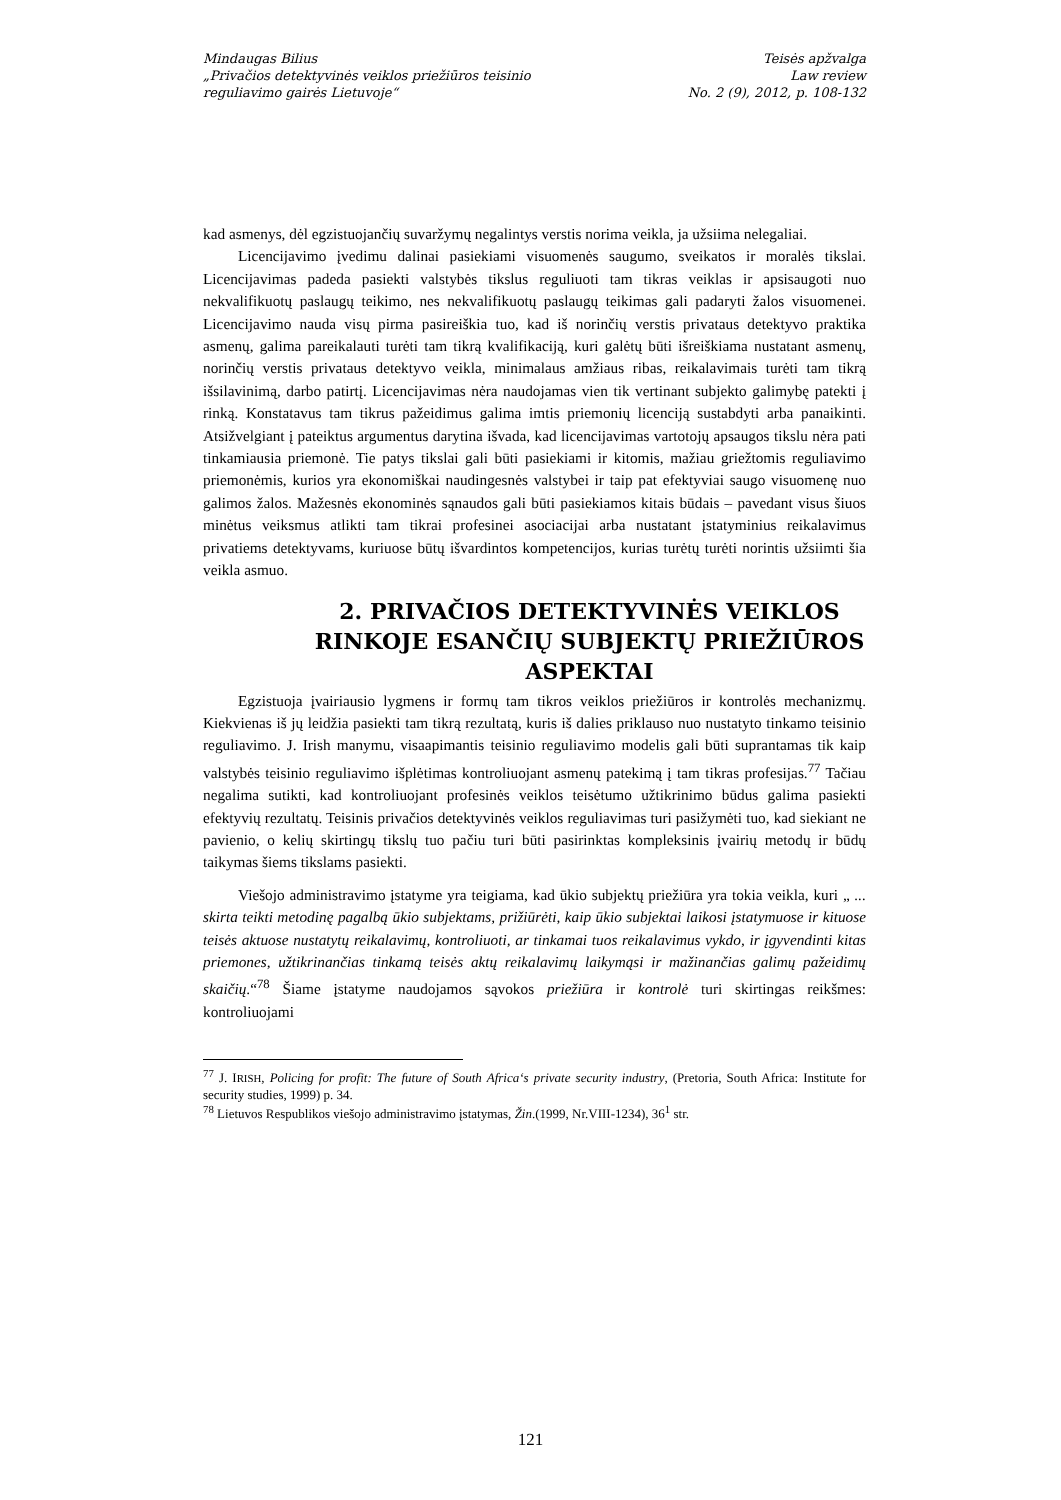Mindaugas Bilius
„Privačios detektyvinės veiklos priežiūros teisinio
reguliavimo gairės Lietuvoje“
Teisės apžvalga
Law review
No. 2 (9), 2012, p. 108-132
kad asmenys, dėl egzistuojančių suvaržymų negalintys verstis norima veikla, ja užsiima nelegaliai.
Licencijavimo įvedimu dalinai pasiekiami visuomenės saugumo, sveikatos ir moralės tikslai. Licencijavimas padeda pasiekti valstybės tikslus reguliuoti tam tikras veiklas ir apsisaugoti nuo nekvalifikuotų paslaugų teikimo, nes nekvalifikuotų paslaugų teikimas gali padaryti žalos visuomenei. Licencijavimo nauda visų pirma pasireiškia tuo, kad iš norinčių verstis privataus detektyvo praktika asmenų, galima pareikalauti turėti tam tikrą kvalifikaciją, kuri galėtų būti išreiškiama nustatant asmenų, norinčių verstis privataus detektyvo veikla, minimalaus amžiaus ribas, reikalavimais turėti tam tikrą išsilavinimą, darbo patirtį. Licencijavimas nėra naudojamas vien tik vertinant subjekto galimybę patekti į rinką. Konstatavus tam tikrus pažeidimus galima imtis priemonių licenciją sustabdyti arba panaikinti. Atsižvelgiant į pateiktus argumentus darytina išvada, kad licencijavimas vartotojų apsaugos tikslu nėra pati tinkamiausia priemonė. Tie patys tikslai gali būti pasiekiami ir kitomis, mažiau griežtomis reguliavimo priemonėmis, kurios yra ekonomiškai naudingesnės valstybei ir taip pat efektyviai saugo visuomenę nuo galimos žalos. Mažesnės ekonominės sąnaudos gali būti pasiekiamos kitais būdais – pavedant visus šiuos minėtus veiksmus atlikti tam tikrai profesinei asociacijai arba nustatant įstatyminius reikalavimus privatiems detektyvams, kuriuose būtų išvardintos kompetencijos, kurias turėtų turėti norintis užsiimti šia veikla asmuo.
2. PRIVAČIOS DETEKTYVINĖS VEIKLOS RINKOJE ESANČIŲ SUBJEKTŲ PRIEŽIŪROS ASPEKTAI
Egzistuoja įvairiausio lygmens ir formų tam tikros veiklos priežiūros ir kontrolės mechanizmų. Kiekvienas iš jų leidžia pasiekti tam tikrą rezultatą, kuris iš dalies priklauso nuo nustatyto tinkamo teisinio reguliavimo. J. Irish manymu, visaapimantis teisinio reguliavimo modelis gali būti suprantamas tik kaip valstybės teisinio reguliavimo išplėtimas kontroliuojant asmenų patekimą į tam tikras profesijas.<sup>77</sup> Tačiau negalima sutikti, kad kontroliuojant profesinės veiklos teisėtumo užtikrinimo būdus galima pasiekti efektyvių rezultatų. Teisinis privačios detektyvinės veiklos reguliavimas turi pasižymėti tuo, kad siekiant ne pavienio, o kelių skirtingų tikslų tuo pačiu turi būti pasirinktas kompleksinis įvairių metodų ir būdų taikymas šiems tikslams pasiekti.
Viešojo administravimo įstatyme yra teigiama, kad ūkio subjektų priežiūra yra tokia veikla, kuri „ ... skirta teikti metodinę pagalbą ūkio subjektams, prižiūrėti, kaip ūkio subjektai laikosi įstatymuose ir kituose teisės aktuose nustatytų reikalavimų, kontroliuoti, ar tinkamai tuos reikalavimus vykdo, ir įgyvendinti kitas priemones, užtikrinančias tinkamą teisės aktų reikalavimų laikymąsi ir mažinančias galimų pažeidimų skaičių.“<sup>78</sup> Šiame įstatyme naudojamos sąvokos priežiūra ir kontrolė turi skirtingas reikšmes: kontroliuojami
<sup>77</sup> J. IRISH, Policing for profit: The future of South Africa‘s private security industry, (Pretoria, South Africa: Institute for security studies, 1999) p. 34.
<sup>78</sup> Lietuvos Respublikos viešojo administravimo įstatymas, Žin.(1999, Nr.VIII-1234), 36<sup>1</sup> str.
121